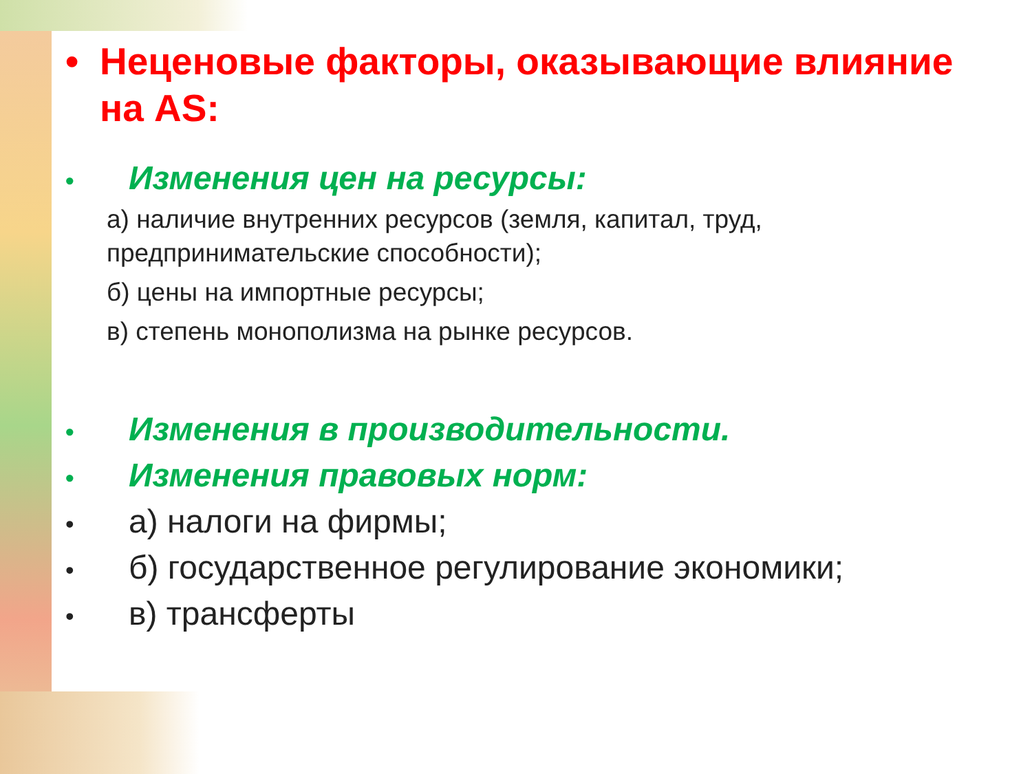• Неценовые факторы, оказывающие влияние на AS:
• Изменения цен на ресурсы:
а) наличие внутренних ресурсов (земля, капитал, труд, предпринимательские способности);
б) цены на импортные ресурсы;
в) степень монополизма на рынке ресурсов.
• Изменения в производительности.
• Изменения правовых норм:
• а) налоги на фирмы;
• б) государственное регулирование экономики;
• в) трансферты